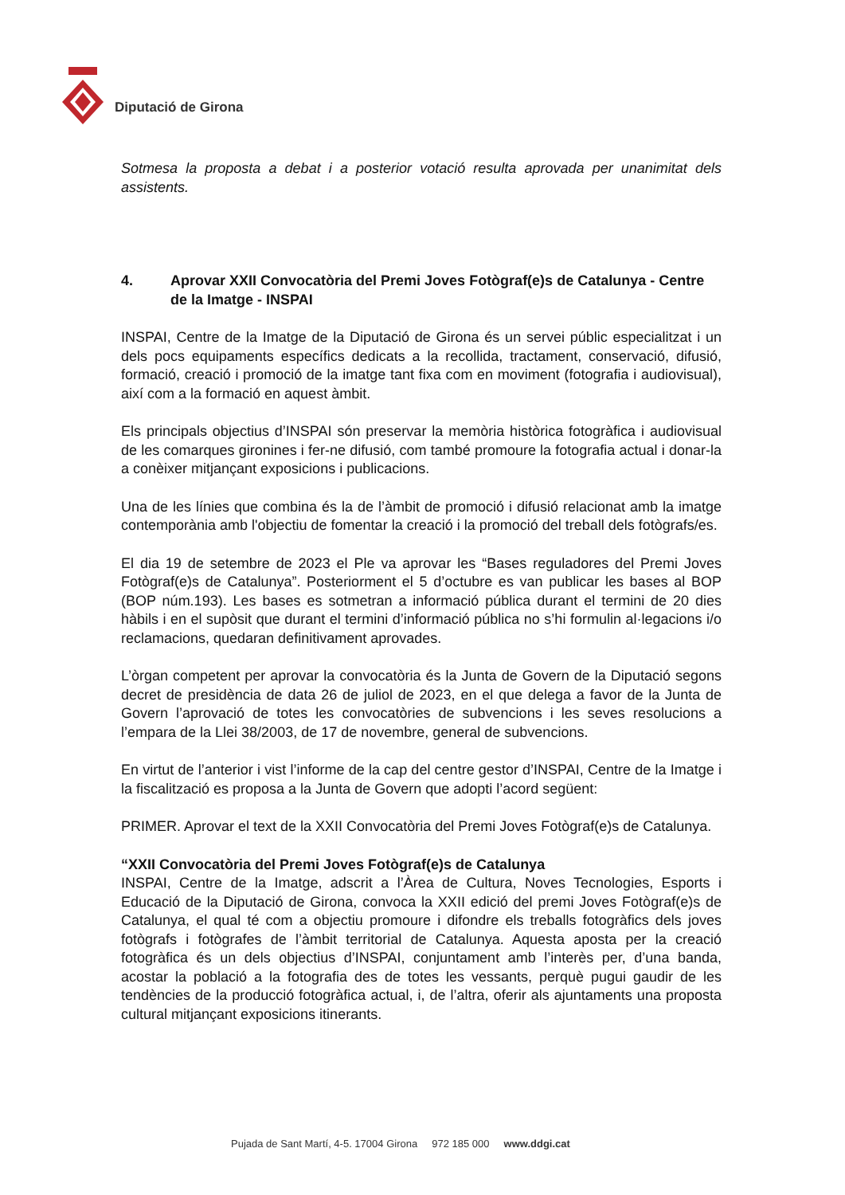Diputació de Girona
Sotmesa la proposta a debat i a posterior votació resulta aprovada per unanimitat dels assistents.
4. Aprovar XXII Convocatòria del Premi Joves Fotògraf(e)s de Catalunya - Centre de la Imatge - INSPAI
INSPAI, Centre de la Imatge de la Diputació de Girona és un servei públic especialitzat i un dels pocs equipaments específics dedicats a la recollida, tractament, conservació, difusió, formació, creació i promoció de la imatge tant fixa com en moviment (fotografia i audiovisual), així com a la formació en aquest àmbit.
Els principals objectius d’INSPAI són preservar la memòria històrica fotogràfica i audiovisual de les comarques gironines i fer-ne difusió, com també promoure la fotografia actual i donar-la a conèixer mitjançant exposicions i publicacions.
Una de les línies que combina és la de l’àmbit de promoció i difusió relacionat amb la imatge contemporània amb l'objectiu de fomentar la creació i la promoció del treball dels fotògrafs/es.
El dia 19 de setembre de 2023 el Ple va aprovar les “Bases reguladores del Premi Joves Fotògraf(e)s de Catalunya”. Posteriorment el 5 d’octubre es van publicar les bases al BOP (BOP núm.193). Les bases es sotmetran a informació pública durant el termini de 20 dies hàbils i en el supòsit que durant el termini d’informació pública no s’hi formulin al·legacions i/o reclamacions, quedaran definitivament aprovades.
L’òrgan competent per aprovar la convocatòria és la Junta de Govern de la Diputació segons decret de presidència de data 26 de juliol de 2023, en el que delega a favor de la Junta de Govern l’aprovació de totes les convocatòries de subvencions i les seves resolucions a l’empara de la Llei 38/2003, de 17 de novembre, general de subvencions.
En virtut de l’anterior i vist l’informe de la cap del centre gestor d’INSPAI, Centre de la Imatge i la fiscalització es proposa a la Junta de Govern que adopti l’acord següent:
PRIMER. Aprovar el text de la XXII Convocatòria del Premi Joves Fotògraf(e)s de Catalunya.
“XXII Convocatòria del Premi Joves Fotògraf(e)s de Catalunya
INSPAI, Centre de la Imatge, adscrit a l’Àrea de Cultura, Noves Tecnologies, Esports i Educació de la Diputació de Girona, convoca la XXII edició del premi Joves Fotògraf(e)s de Catalunya, el qual té com a objectiu promoure i difondre els treballs fotogràfics dels joves fotògrafs i fotògrafes de l’àmbit territorial de Catalunya. Aquesta aposta per la creació fotogràfica és un dels objectius d’INSPAI, conjuntament amb l’interès per, d’una banda, acostar la població a la fotografia des de totes les vessants, perquè pugui gaudir de les tendències de la producció fotogràfica actual, i, de l’altra, oferir als ajuntaments una proposta cultural mitjançant exposicions itinerants.
Pujada de Sant Martí, 4-5. 17004 Girona 972 185 000 www.ddgi.cat